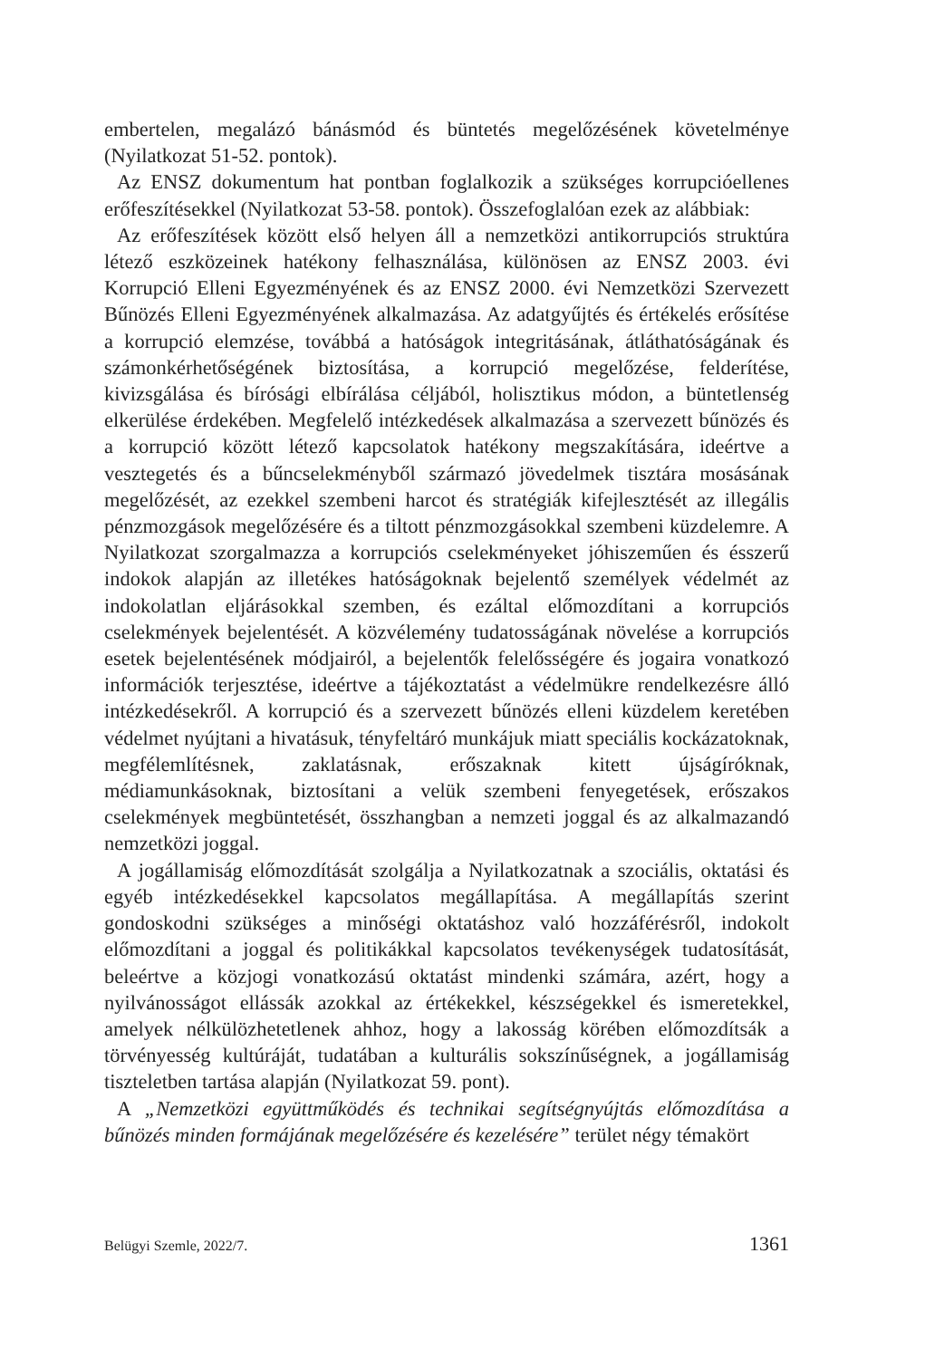embertelen, megalázó bánásmód és büntetés megelőzésének követelménye (Nyilatkozat 51-52. pontok).
Az ENSZ dokumentum hat pontban foglalkozik a szükséges korrupcióellenes erőfeszítésekkel (Nyilatkozat 53-58. pontok). Összefoglalóan ezek az alábbiak:
Az erőfeszítések között első helyen áll a nemzetközi antikorrupciós struktúra létező eszközeinek hatékony felhasználása, különösen az ENSZ 2003. évi Korrupció Elleni Egyezményének és az ENSZ 2000. évi Nemzetközi Szervezett Bűnözés Elleni Egyezményének alkalmazása. Az adatgyűjtés és értékelés erősítése a korrupció elemzése, továbbá a hatóságok integritásának, átláthatóságának és számonkérhetőségének biztosítása, a korrupció megelőzése, felderítése, kivizsgálása és bírósági elbírálása céljából, holisztikus módon, a büntetlenség elkerülése érdekében. Megfelelő intézkedések alkalmazása a szervezett bűnözés és a korrupció között létező kapcsolatok hatékony megszakítására, ideértve a vesztegetés és a bűncselekményből származó jövedelmek tisztára mosásának megelőzését, az ezekkel szembeni harcot és stratégiák kifejlesztését az illegális pénzmozgások megelőzésére és a tiltott pénzmozgásokkal szembeni küzdelemre. A Nyilatkozat szorgalmazza a korrupciós cselekményeket jóhiszeműen és ésszerű indokok alapján az illetékes hatóságoknak bejelentő személyek védelmét az indokolatlan eljárásokkal szemben, és ezáltal előmozdítani a korrupciós cselekmények bejelentését. A közvélemény tudatosságának növelése a korrupciós esetek bejelentésének módjairól, a bejelentők felelősségére és jogaira vonatkozó információk terjesztése, ideértve a tájékoztatást a védelmükre rendelkezésre álló intézkedésekről. A korrupció és a szervezett bűnözés elleni küzdelem keretében védelmet nyújtani a hivatásuk, tényfeltáró munkájuk miatt speciális kockázatoknak, megfélemlítésnek, zaklatásnak, erőszaknak kitett újságíróknak, médiamunkásoknak, biztosítani a velük szembeni fenyegetések, erőszakos cselekmények megbüntetését, összhangban a nemzeti joggal és az alkalmazandó nemzetközi joggal.
A jogállamiság előmozdítását szolgálja a Nyilatkozatnak a szociális, oktatási és egyéb intézkedésekkel kapcsolatos megállapítása. A megállapítás szerint gondoskodni szükséges a minőségi oktatáshoz való hozzáférésről, indokolt előmozdítani a joggal és politikákkal kapcsolatos tevékenységek tudatosítását, beleértve a közjogi vonatkozású oktatást mindenki számára, azért, hogy a nyilvánosságot ellássák azokkal az értékekkel, készségekkel és ismeretekkel, amelyek nélkülözhetetlenek ahhoz, hogy a lakosság körében előmozdítsák a törvényesség kultúráját, tudatában a kulturális sokszínűségnek, a jogállamiság tiszteletben tartása alapján (Nyilatkozat 59. pont).
A „Nemzetközi együttműködés és technikai segítségnyújtás előmozdítása a bűnözés minden formájának megelőzésére és kezelésére” terület négy témakört
Belügyi Szemle, 2022/7. 1361